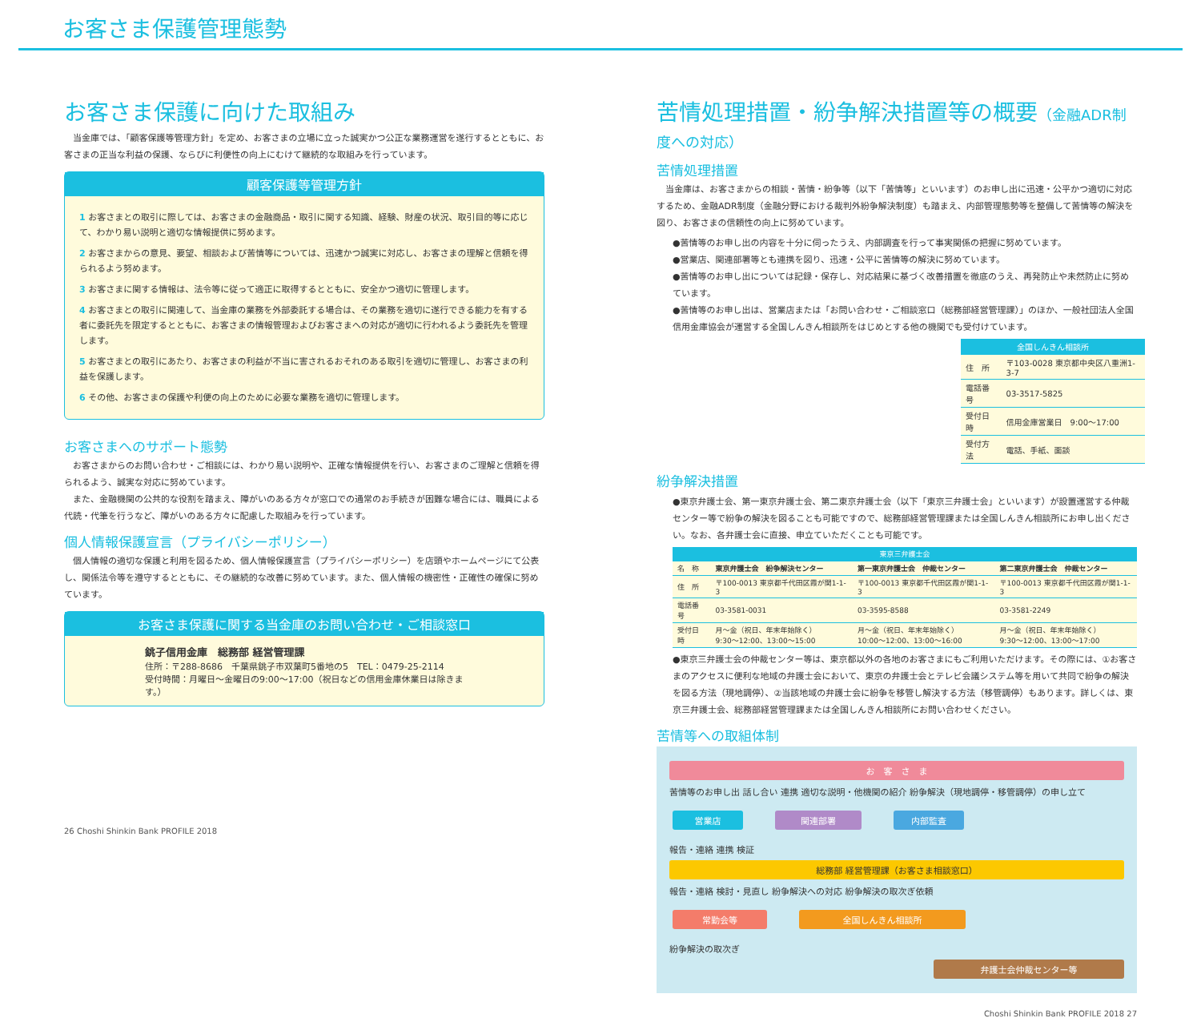お客さま保護管理態勢
お客さま保護に向けた取組み
当金庫では、「顧客保護等管理方針」を定め、お客さまの立場に立った誠実かつ公正な業務運営を遂行するとともに、お客さまの正当な利益の保護、ならびに利便性の向上にむけて継続的な取組みを行っています。
顧客保護等管理方針
1 お客さまとの取引に際しては、お客さまの金融商品・取引に関する知識、経験、財産の状況、取引目的等に応じて、わかり易い説明と適切な情報提供に努めます。
2 お客さまからの意見、要望、相談および苦情等については、迅速かつ誠実に対応し、お客さまの理解と信頼を得られるよう努めます。
3 お客さまに関する情報は、法令等に従って適正に取得するとともに、安全かつ適切に管理します。
4 お客さまとの取引に関連して、当金庫の業務を外部委託する場合は、その業務を適切に遂行できる能力を有する者に委託先を限定するとともに、お客さまの情報管理およびお客さまへの対応が適切に行われるよう委託先を管理します。
5 お客さまとの取引にあたり、お客さまの利益が不当に害されるおそれのある取引を適切に管理し、お客さまの利益を保護します。
6 その他、お客さまの保護や利便の向上のために必要な業務を適切に管理します。
お客さまへのサポート態勢
お客さまからのお問い合わせ・ご相談には、わかり易い説明や、正確な情報提供を行い、お客さまのご理解と信頼を得られるよう、誠実な対応に努めています。
また、金融機関の公共的な役割を踏まえ、障がいのある方々が窓口での通常のお手続きが困難な場合には、職員による代読・代筆を行うなど、障がいのある方々に配慮した取組みを行っています。
個人情報保護宣言（プライバシーポリシー）
個人情報の適切な保護と利用を図るため、個人情報保護宣言（プライバシーポリシー）を店頭やホームページにて公表し、関係法令等を遵守するとともに、その継続的な改善に努めています。また、個人情報の機密性・正確性の確保に努めています。
お客さま保護に関する当金庫のお問い合わせ・ご相談窓口
銚子信用金庫　総務部 経営管理課
住所：〒288-8686　千葉県銚子市双葉町5番地の5　TEL：0479-25-2114
受付時間：月曜日～金曜日の9:00～17:00（祝日などの信用金庫休業日は除きます。）
26 Choshi Shinkin Bank PROFILE 2018
苦情処理措置・紛争解決措置等の概要（金融ADR制度への対応）
苦情処理措置
当金庫は、お客さまからの相談・苦情・紛争等（以下「苦情等」といいます）のお申し出に迅速・公平かつ適切に対応するため、金融ADR制度（金融分野における裁判外紛争解決制度）も踏まえ、内部管理態勢等を整備して苦情等の解決を図り、お客さまの信頼性の向上に努めています。
●苦情等のお申し出の内容を十分に伺ったうえ、内部調査を行って事実関係の把握に努めています。
●営業店、関連部署等とも連携を図り、迅速・公平に苦情等の解決に努めています。
●苦情等のお申し出については記録・保存し、対応結果に基づく改善措置を徹底のうえ、再発防止や未然防止に努めています。
●苦情等のお申し出は、営業店または「お問い合わせ・ご相談窓口（総務部経営管理課）」のほか、一般社団法人全国信用金庫協会が運営する全国しんきん相談所をはじめとする他の機関でも受付けています。
| 全国しんきん相談所 | |
| --- | --- |
| 住 所 | 〒103-0028 東京都中央区八重洲1-3-7 |
| 電話番号 | 03-3517-5825 |
| 受付日時 | 信用金庫営業日 9:00～17:00 |
| 受付方法 | 電話、手紙、面談 |
紛争解決措置
●東京弁護士会、第一東京弁護士会、第二東京弁護士会（以下「東京三弁護士会」といいます）が設置運営する仲裁センター等で紛争の解決を図ることも可能ですので、総務部経営管理課または全国しんきん相談所にお申し出ください。なお、各弁護士会に直接、申立ていただくことも可能です。
| 東京三弁護士会 | | | |
| --- | --- | --- | --- |
| 名 称 | 東京弁護士会 紛争解決センター | 第一東京弁護士会 仲裁センター | 第二東京弁護士会 仲裁センター |
| 住 所 | 〒100-0013 東京都千代田区霞が関1-1-3 | 〒100-0013 東京都千代田区霞が関1-1-3 | 〒100-0013 東京都千代田区霞が関1-1-3 |
| 電話番号 | 03-3581-0031 | 03-3595-8588 | 03-3581-2249 |
| 受付日時 | 月～金（祝日、年末年始除く） 9:30～12:00、13:00～15:00 | 月～金（祝日、年末年始除く） 10:00～12:00、13:00～16:00 | 月～金（祝日、年末年始除く） 9:30～12:00、13:00～17:00 |
●東京三弁護士会の仲裁センター等は、東京都以外の各地のお客さまにもご利用いただけます。その際には、①お客さまのアクセスに便利な地域の弁護士会において、東京の弁護士会とテレビ会議システム等を用いて共同で紛争の解決を図る方法（現地調停）、②当該地域の弁護士会に紛争を移管し解決する方法（移管調停）もあります。詳しくは、東京三弁護士会、総務部経営管理課または全国しんきん相談所にお問い合わせください。
苦情等への取組体制
お　客　さ　ま
苦情等のお申し出 話し合い 連携 適切な説明・他機関の紹介 紛争解決（現地調停・移管調停）の申し立て
営業店 関連部署 内部監査
報告・連絡 連携 検証
総務部 経営管理課（お客さま相談窓口）
報告・連絡 検討・見直し 紛争解決への対応 紛争解決の取次ぎ依頼
常勤会等 全国しんきん相談所
紛争解決の取次ぎ
弁護士会仲裁センター等
Choshi Shinkin Bank PROFILE 2018 27